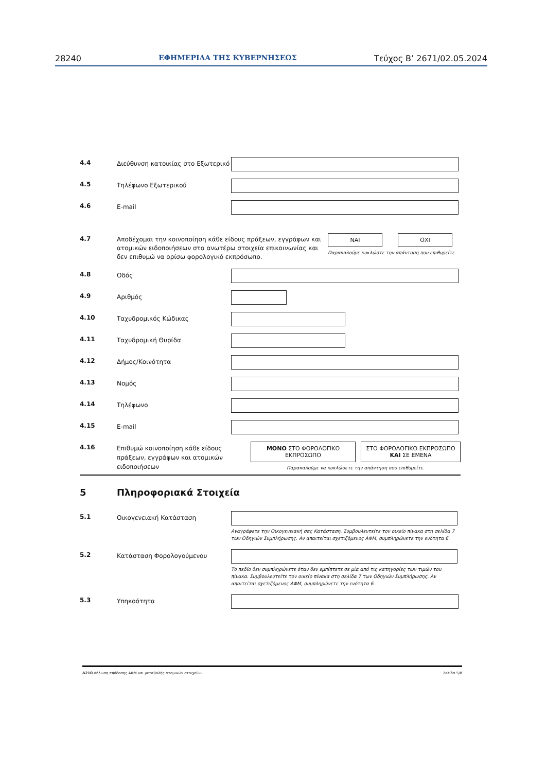28240 ΕΦΗΜΕΡΙΔΑ ΤΗΣ ΚΥΒΕΡΝΗΣΕΩΣ Τεύχος Β’ 2671/02.05.2024
4.4
Διεύθυνση κατοικίας στο Εξωτερικό
4.5
Τηλέφωνο Εξωτερικού
4.6
E-mail
4.7
Αποδέχομαι την κοινοποίηση κάθε είδους πράξεων, εγγράφων και ατομικών ειδοποιήσεων στα ανωτέρω στοιχεία επικοινωνίας και δεν επιθυμώ να ορίσω φορολογικό εκπρόσωπο.
ΝΑΙ ΟΧΙ
Παρακαλούμε κυκλώστε την απάντηση που επιθυμείτε.
4.8
Οδός
4.9
Αριθμός
4.10
Ταχυδρομικός Κώδικας
4.11
Ταχυδρομική Θυρίδα
4.12
Δήμος/Κοινότητα
4.13
Νομός
4.14
Τηλέφωνο
4.15
E-mail
4.16
Επιθυμώ κοινοποίηση κάθε είδους πράξεων, εγγράφων και ατομικών ειδοποιήσεων
ΜΟΝΟ ΣΤΟ ΦΟΡΟΛΟΓΙΚΟ ΕΚΠΡΟΣΩΠΟ
ΣΤΟ ΦΟΡΟΛΟΓΙΚΟ ΕΚΠΡΟΣΩΠΟ ΚΑΙ ΣΕ ΕΜΕΝΑ
Παρακαλούμε να κυκλώσετε την απάντηση που επιθυμείτε.
5 Πληροφοριακά Στοιχεία
5.1
Οικογενειακή Κατάσταση
Αναγράφετε την Οικογενειακή σας Κατάσταση. Συμβουλευτείτε τον οικείο πίνακα στη σελίδα 7 των Οδηγιών Συμπλήρωσης. Αν απαιτείται σχετιζόμενος ΑΦΜ, συμπληρώνετε την ενότητα 6.
5.2
Κατάσταση Φορολογούμενου
Το πεδίο δεν συμπληρώνετε όταν δεν εμπίπτετε σε μία από τις κατηγορίες των τιμών του πίνακα. Συμβουλευτείτε τον οικείο πίνακα στη σελίδα 7 των Οδηγιών Συμπλήρωσης. Αν απαιτείται σχετιζόμενος ΑΦΜ, συμπληρώνετε την ενότητα 6.
5.3
Υπηκοότητα
Δ210 Δήλωση απόδοσης ΑΦΜ και μεταβολής ατομικών στοιχείων Σελίδα 5/8